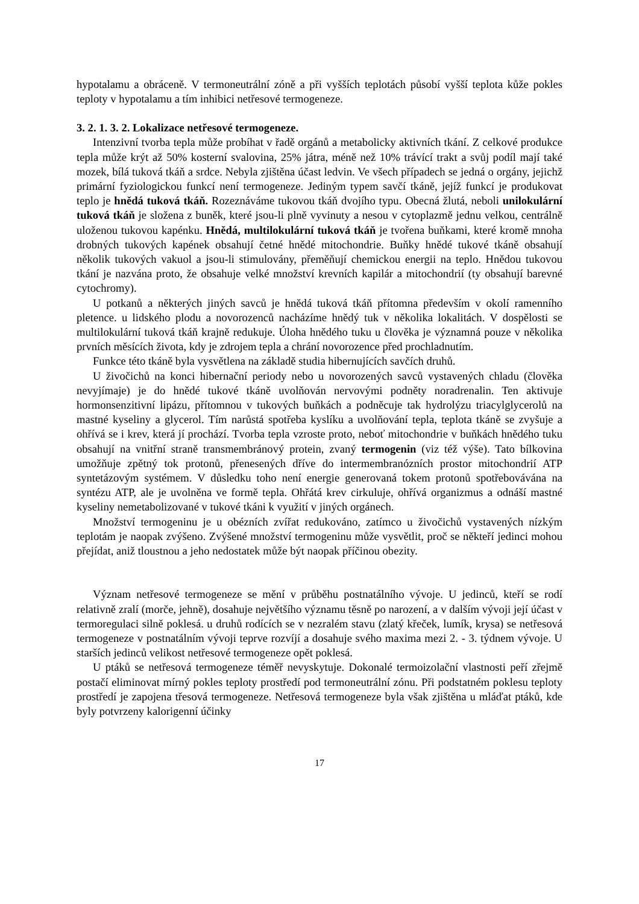hypotalamu a obráceně. V termoneutrální zóně a při vyšších teplotách působí vyšší teplota kůže pokles teploty v hypotalamu a tím inhibici netřesové termogeneze.
3. 2. 1. 3. 2. Lokalizace netřesové termogeneze.
Intenzivní tvorba tepla může probíhat v řadě orgánů a metabolicky aktivních tkání. Z celkové produkce tepla může krýt až 50% kosterní svalovina, 25% játra, méně než 10% trávící trakt a svůj podíl mají také mozek, bílá tuková tkáň a srdce. Nebyla zjištěna účast ledvin. Ve všech případech se jedná o orgány, jejichž primární fyziologickou funkcí není termogeneze. Jediným typem savčí tkáně, jejíž funkcí je produkovat teplo je hnědá tuková tkáň. Rozeznáváme tukovou tkáň dvojího typu. Obecná žlutá, neboli unilokulární tuková tkáň je složena z buněk, které jsou-li plně vyvinuty a nesou v cytoplazmě jednu velkou, centrálně uloženou tukovou kapénku. Hnědá, multilokulární tuková tkáň je tvořena buňkami, které kromě mnoha drobných tukových kapének obsahují četné hnědé mitochondrie. Buňky hnědé tukové tkáně obsahují několik tukových vakuol a jsou-li stimulovány, přeměňují chemickou energii na teplo. Hnědou tukovou tkání je nazvána proto, že obsahuje velké množství krevních kapilár a mitochondrií (ty obsahují barevné cytochromy).
U potkanů a některých jiných savců je hnědá tuková tkáň přítomna především v okolí ramenního pletence. u lidského plodu a novorozenců nacházíme hnědý tuk v několika lokalitách. V dospělosti se multilokulární tuková tkáň krajně redukuje. Úloha hnědého tuku u člověka je významná pouze v několika prvních měsících života, kdy je zdrojem tepla a chrání novorozence před prochladnutím.
Funkce této tkáně byla vysvětlena na základě studia hibernujících savčích druhů.
U živočichů na konci hibernační periody nebo u novorozených savců vystavených chladu (člověka nevyjímaje) je do hnědé tukové tkáně uvolňován nervovými podněty noradrenalin. Ten aktivuje hormonsenzitivní lipázu, přítomnou v tukových buňkách a podněcuje tak hydrolýzu triacylglycerolů na mastné kyseliny a glycerol. Tím narůstá spotřeba kyslíku a uvolňování tepla, teplota tkáně se zvyšuje a ohřívá se i krev, která jí prochází. Tvorba tepla vzroste proto, neboť mitochondrie v buňkách hnědého tuku obsahují na vnitřní straně transmembránový protein, zvaný termogenin (viz též výše). Tato bílkovina umožňuje zpětný tok protonů, přenesených dříve do intermembranózních prostor mitochondrií ATP syntetázovým systémem. V důsledku toho není energie generovaná tokem protonů spotřebovávána na syntézu ATP, ale je uvolněna ve formě tepla. Ohřátá krev cirkuluje, ohřívá organizmus a odnáší mastné kyseliny nemetabolizované v tukové tkáni k využití v jiných orgánech.
Množství termogeninu je u obézních zvířat redukováno, zatímco u živočichů vystavených nízkým teplotám je naopak zvýšeno. Zvýšené množství termogeninu může vysvětlit, proč se někteří jedinci mohou přejídat, aniž tloustnou a jeho nedostatek může být naopak příčinou obezity.
Význam netřesové termogeneze se mění v průběhu postnatálního vývoje. U jedinců, kteří se rodí relativně zralí (morče, jehně), dosahuje největšího významu těsně po narození, a v dalším vývoji její účast v termoregulaci silně poklesá. u druhů rodících se v nezralém stavu (zlatý křeček, lumík, krysa) se netřesová termogeneze v postnatálním vývoji teprve rozvíjí a dosahuje svého maxima mezi 2. - 3. týdnem vývoje. U starších jedinců velikost netřesové termogeneze opět poklesá.
U ptáků se netřesová termogeneze téměř nevyskytuje. Dokonalé termoizolační vlastnosti peří zřejmě postačí eliminovat mírný pokles teploty prostředí pod termoneutrální zónu. Při podstatném poklesu teploty prostředí je zapojena třesová termogeneze. Netřesová termogeneze byla však zjištěna u mláďat ptáků, kde byly potvrzeny kalorigenní účinky
17